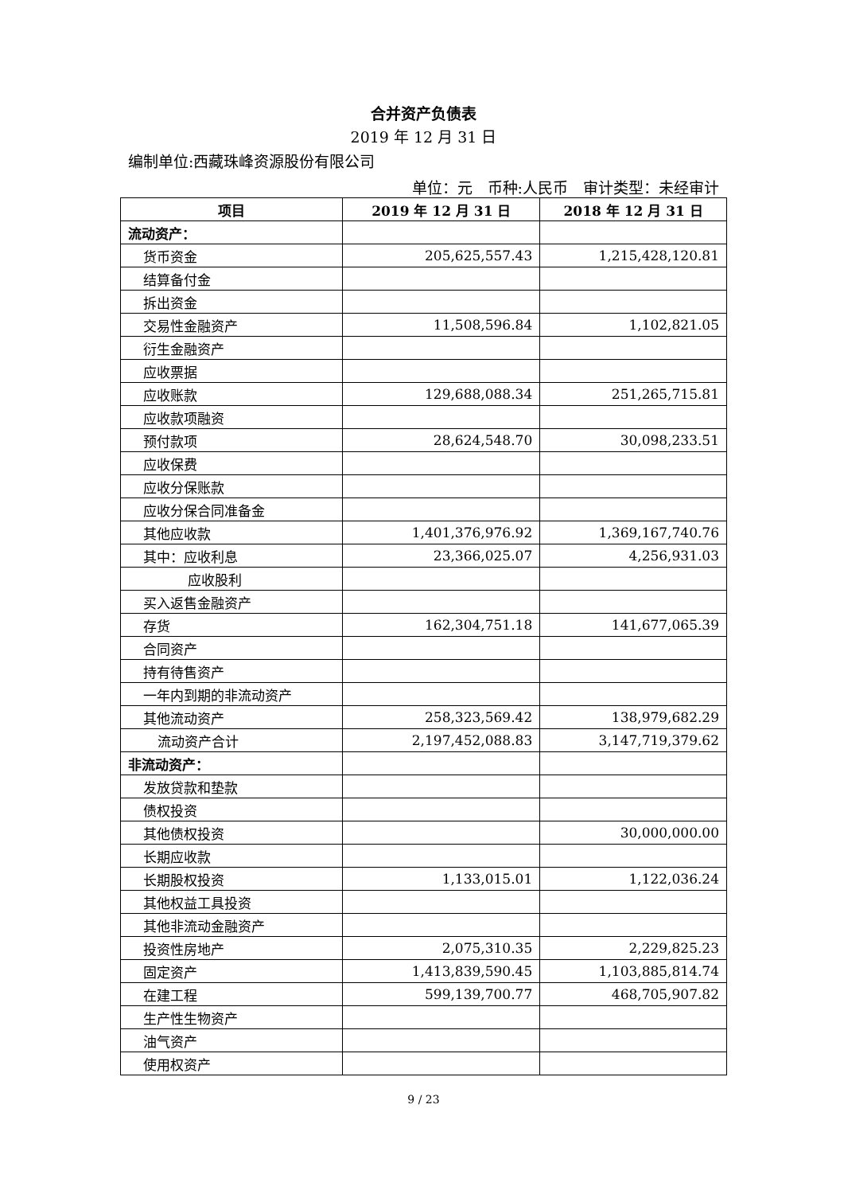合并资产负债表
2019 年 12 月 31 日
编制单位:西藏珠峰资源股份有限公司
单位：元　币种:人民币　审计类型：未经审计
| 项目 | 2019 年 12 月 31 日 | 2018 年 12 月 31 日 |
| --- | --- | --- |
| 流动资产： | | |
| 货币资金 | 205,625,557.43 | 1,215,428,120.81 |
| 结算备付金 | | |
| 拆出资金 | | |
| 交易性金融资产 | 11,508,596.84 | 1,102,821.05 |
| 衍生金融资产 | | |
| 应收票据 | | |
| 应收账款 | 129,688,088.34 | 251,265,715.81 |
| 应收款项融资 | | |
| 预付款项 | 28,624,548.70 | 30,098,233.51 |
| 应收保费 | | |
| 应收分保账款 | | |
| 应收分保合同准备金 | | |
| 其他应收款 | 1,401,376,976.92 | 1,369,167,740.76 |
| 其中：应收利息 | 23,366,025.07 | 4,256,931.03 |
| 应收股利 | | |
| 买入返售金融资产 | | |
| 存货 | 162,304,751.18 | 141,677,065.39 |
| 合同资产 | | |
| 持有待售资产 | | |
| 一年内到期的非流动资产 | | |
| 其他流动资产 | 258,323,569.42 | 138,979,682.29 |
| 流动资产合计 | 2,197,452,088.83 | 3,147,719,379.62 |
| 非流动资产： | | |
| 发放贷款和垫款 | | |
| 债权投资 | | |
| 其他债权投资 | | 30,000,000.00 |
| 长期应收款 | | |
| 长期股权投资 | 1,133,015.01 | 1,122,036.24 |
| 其他权益工具投资 | | |
| 其他非流动金融资产 | | |
| 投资性房地产 | 2,075,310.35 | 2,229,825.23 |
| 固定资产 | 1,413,839,590.45 | 1,103,885,814.74 |
| 在建工程 | 599,139,700.77 | 468,705,907.82 |
| 生产性生物资产 | | |
| 油气资产 | | |
| 使用权资产 | | |
9 / 23